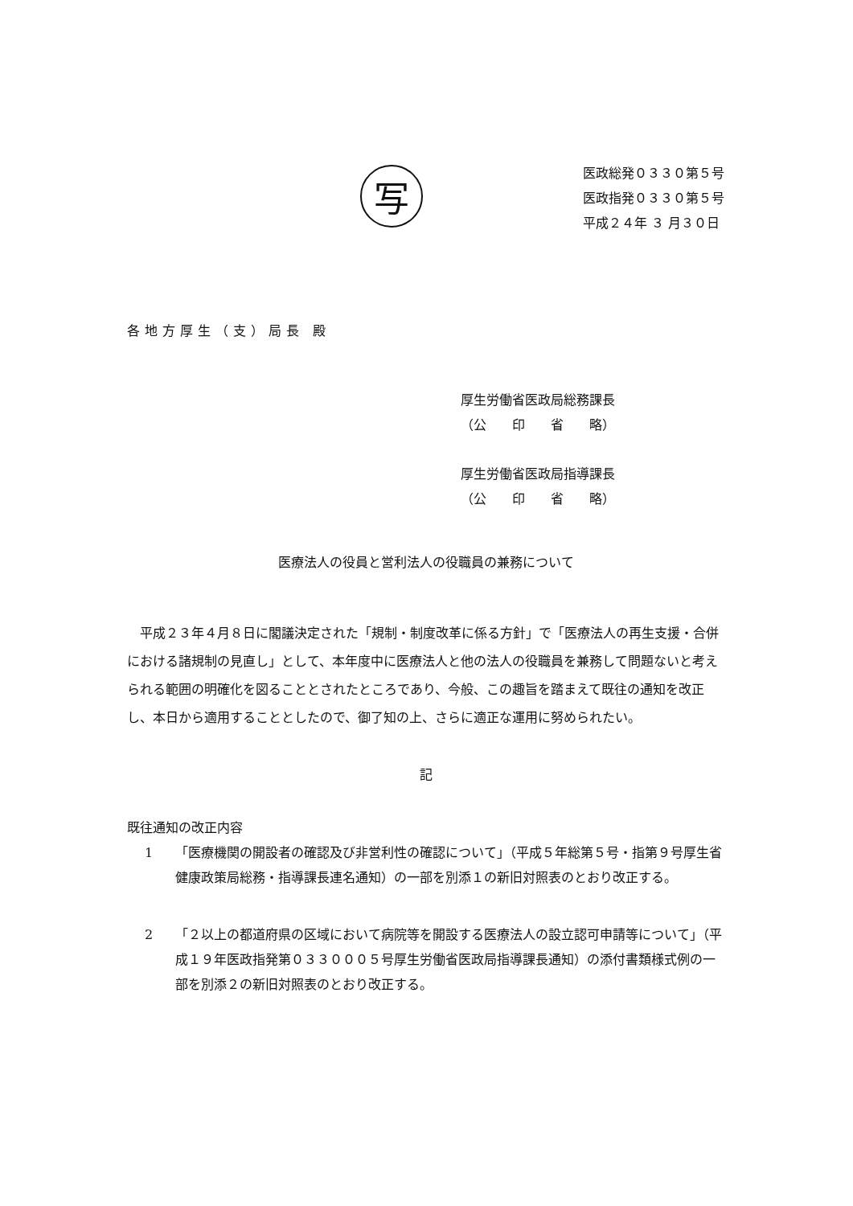写
医政総発０３３０第５号
医政指発０３３０第５号
平成２４年 ３ 月３０日
各地方厚生（支）局長 殿
厚生労働省医政局総務課長
（公　　印　　省　　略）
厚生労働省医政局指導課長
（公　　印　　省　　略）
医療法人の役員と営利法人の役職員の兼務について
平成２３年４月８日に閣議決定された「規制・制度改革に係る方針」で「医療法人の再生支援・合併における諸規制の見直し」として、本年度中に医療法人と他の法人の役職員を兼務して問題ないと考えられる範囲の明確化を図ることとされたところであり、今般、この趣旨を踏まえて既往の通知を改正し、本日から適用することとしたので、御了知の上、さらに適正な運用に努められたい。
記
既往通知の改正内容
1 「医療機関の開設者の確認及び非営利性の確認について」（平成５年総第５号・指第９号厚生省健康政策局総務・指導課長連名通知）の一部を別添１の新旧対照表のとおり改正する。
2 「２以上の都道府県の区域において病院等を開設する医療法人の設立認可申請等について」（平成１９年医政指発第０３３０００５号厚生労働省医政局指導課長通知）の添付書類様式例の一部を別添２の新旧対照表のとおり改正する。